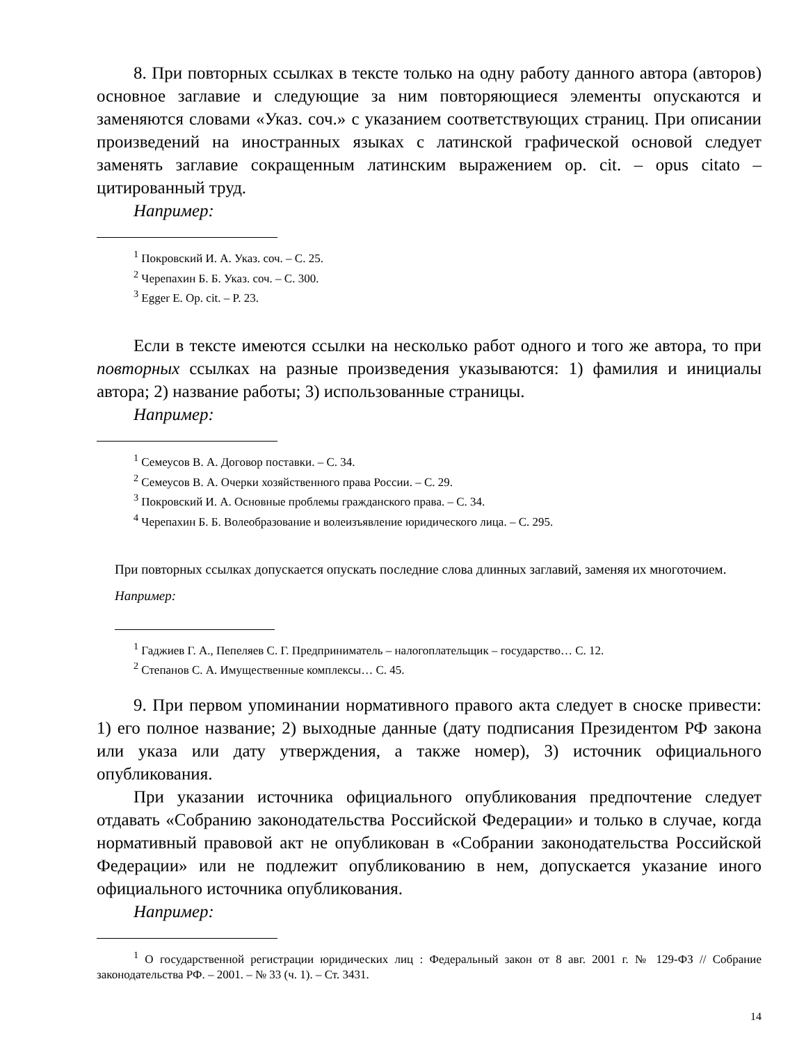8. При повторных ссылках в тексте только на одну работу данного автора (авторов) основное заглавие и следующие за ним повторяющиеся элементы опускаются и заменяются словами «Указ. соч.» с указанием соответствующих страниц. При описании произведений на иностранных языках с латинской графической основой следует заменять заглавие сокращенным латинским выражением op. cit. – opus citato – цитированный труд.
Например:
<sup>1</sup> Покровский И. А. Указ. соч. – С. 25.
<sup>2</sup> Черепахин Б. Б. Указ. соч. – С. 300.
<sup>3</sup> Egger E. Op. cit. – P. 23.
Если в тексте имеются ссылки на несколько работ одного и того же автора, то при повторных ссылках на разные произведения указываются: 1) фамилия и инициалы автора; 2) название работы; 3) использованные страницы.
Например:
<sup>1</sup> Семеусов В. А. Договор поставки. – С. 34.
<sup>2</sup> Семеусов В. А. Очерки хозяйственного права России. – С. 29.
<sup>3</sup> Покровский И. А. Основные проблемы гражданского права. – С. 34.
<sup>4</sup> Черепахин Б. Б. Волеобразование и волеизъявление юридического лица. – С. 295.
При повторных ссылках допускается опускать последние слова длинных заглавий, заменяя их многоточием.
Например:
<sup>1</sup> Гаджиев Г. А., Пепеляев С. Г. Предприниматель – налогоплательщик – государство… С. 12.
<sup>2</sup> Степанов С. А. Имущественные комплексы… С. 45.
9. При первом упоминании нормативного правого акта следует в сноске привести: 1) его полное название; 2) выходные данные (дату подписания Президентом РФ закона или указа или дату утверждения, а также номер), 3) источник официального опубликования.
При указании источника официального опубликования предпочтение следует отдавать «Собранию законодательства Российской Федерации» и только в случае, когда нормативный правовой акт не опубликован в «Собрании законодательства Российской Федерации» или не подлежит опубликованию в нем, допускается указание иного официального источника опубликования.
Например:
<sup>1</sup> О государственной регистрации юридических лиц : Федеральный закон от 8 авг. 2001 г. № 129-ФЗ // Собрание законодательства РФ. – 2001. – № 33 (ч. 1). – Ст. 3431.
14